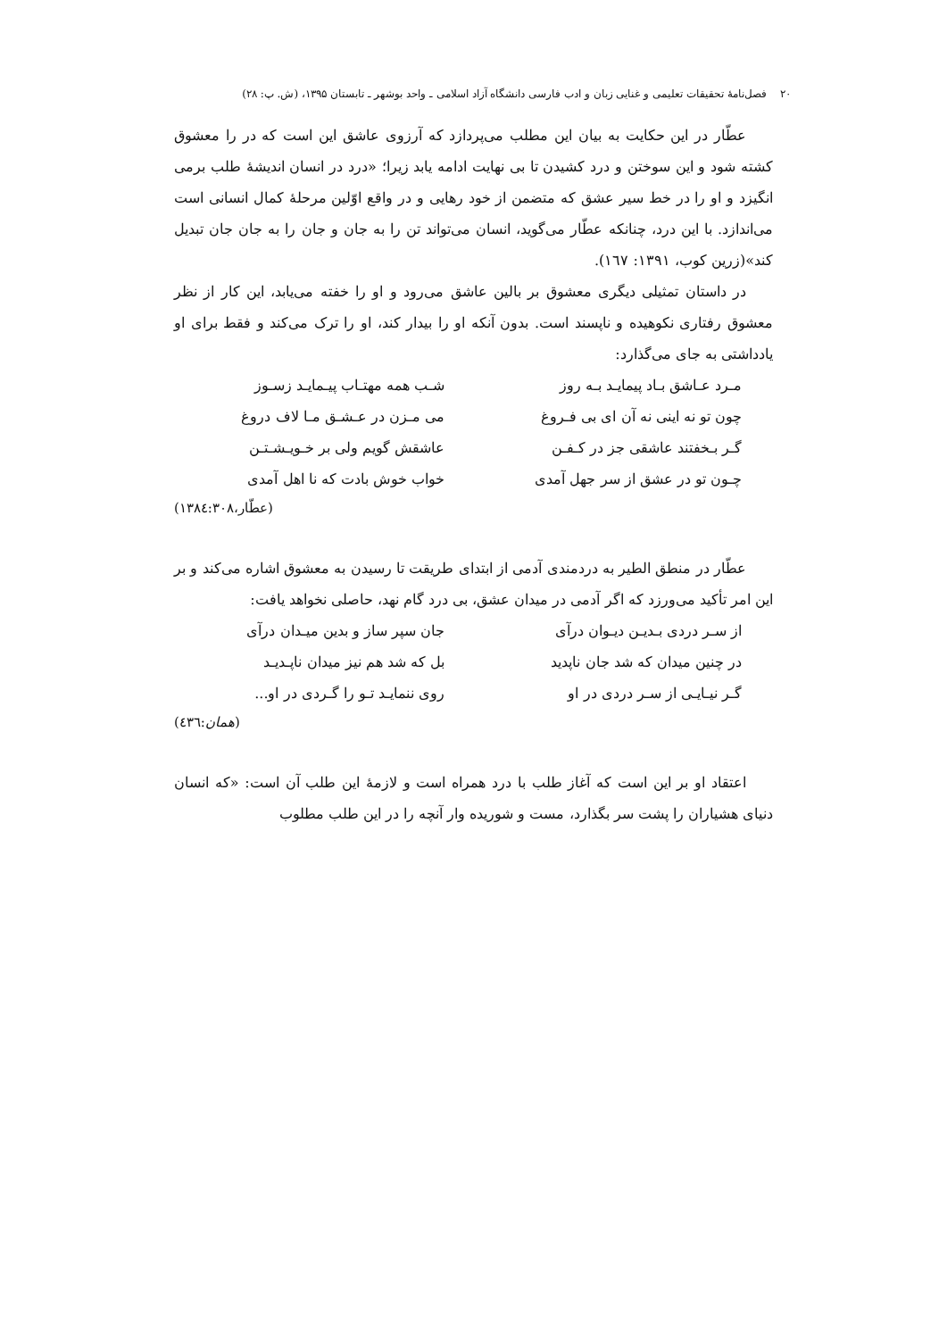۲۰ فصل‌نامۀ تحقیقات تعلیمی و غنایی زبان و ادب فارسی دانشگاه آزاد اسلامی ـ واحد بوشهر ـ تابستان ۱۳۹۵، (ش. پ: ۲۸)
عطّار در این حکایت به بیان این مطلب می‌پردازد که آرزوی عاشق این است که در را معشوق کشته شود و این سوختن و درد کشیدن تا بی نهایت ادامه یابد زیرا؛ «درد در انسان اندیشۀ طلب برمی انگیزد و او را در خط سیر عشق که متضمن از خود رهایی و در واقع اوّلین مرحلۀ کمال انسانی است می‌اندازد. با این درد، چنانکه عطّار می‌گوید، انسان می‌تواند تن را به جان و جان را به جان جان تبدیل کند»(زرین کوب، ۱۳۹۱: ۱٦۷).
در داستان تمثیلی دیگری معشوق بر بالین عاشق می‌رود و او را خفته می‌یابد، این کار از نظر معشوق رفتاری نکوهیده و ناپسند است. بدون آنکه او را بیدار کند، او را ترک می‌کند و فقط برای او یادداشتی به جای می‌گذارد:
مـرد عـاشق بـاد پیمایـد بـه روز
شـب همه مهتـاب پیـمایـد زسـوز
چون تو نه اینی نه آن ای بی فـروغ
می مـزن در عـشـق مـا لاف دروغ
گـر بـخفتند عاشقی جز در کـفـن
عاشقش گویم ولی بر خـویـشـتـن
چـون تو در عشق از سر جهل آمدی
خواب خوش بادت که نا اهل آمدی
(عطّار،۱۳۸٤:۳۰۸)
عطّار در منطق الطیر به دردمندی آدمی از ابتدای طریقت تا رسیدن به معشوق اشاره می‌کند و بر این امر تأکید می‌ورزد که اگر آدمی در میدان عشق، بی درد گام نهد، حاصلی نخواهد یافت:
از سـر دردی بـدیـن دیـوان درآی
جان سپر ساز و بدین میـدان درآی
در چنین میدان که شد جان ناپدید
بل که شد هم نیز میدان ناپـدیـد
گـر نیـایـی از سـر دردی در او
روی ننمایـد تـو را گـردی در او...
(همان:٤۳٦)
اعتقاد او بر این است که آغاز طلب با درد همراه است و لازمۀ این طلب آن است: «که انسان دنیای هشیاران را پشت سر بگذارد، مست و شوریده وار آنچه را در این طلب مطلوب